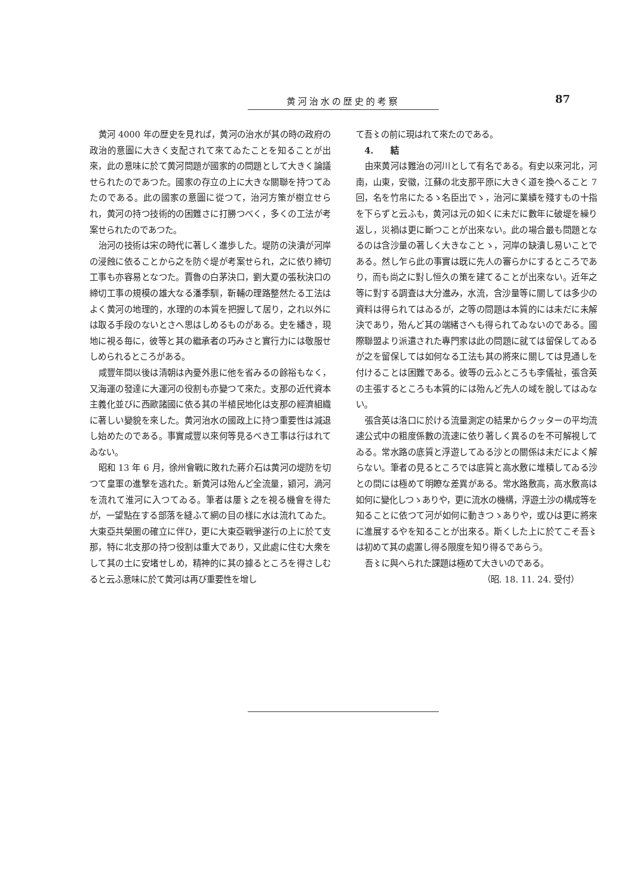黄河治水の歴史的考察 87
黄河 4000 年の歴史を見れば，黄河の治水が其の時の政府の政治的意圖に大きく支配されて來てゐたことを知ることが出來，此の意味に於て黄河問題が國家的の問題として大きく論議せられたのであつた。國家の存立の上に大きな關聯を持つてゐたのである。此の國家の意圖に從つて，治河方策が樹立せられ，黄河の持つ技術的の困難さに打勝つべく，多くの工法が考案せられたのであつた。
治河の技術は宋の時代に著しく進歩した。堤防の決潰が河岸の浸蝕に依ることから之を防ぐ堤が考案せられ，之に依り締切工事も亦容易となつた。賈魯の白茅決口，劉大夏の張秋決口の締切工事の規模の雄大なる潘季馴，靳輔の理路整然たる工法はよく黄河の地理的，水理的の本質を把握して居り，之れ以外には取る手段のないとさへ思はしめるものがある。史を繙き，現地に視る毎に，彼等と其の繼承者の巧みさと實行力には敬服せしめられるところがある。
咸豐年間以後は清朝は內憂外患に他を省みるの餘裕もなく，又海運の發達に大運河の役割も亦變つて來た。支那の近代資本主義化並びに西歐諸國に依る其の半植民地化は支那の經濟組織に著しい變貌を來した。黄河治水の國政上に持つ重要性は減退し始めたのである。事實咸豐以來何等見るべき工事は行はれてゐない。
昭和 13 年 6 月，徐州會戰に敗れた蔣介石は黄河の堤防を切つて皇軍の進撃を逃れた。新黄河は殆んど全流量，潁河，渦河を流れて淮河に入つてゐる。筆者は屢〻之を視る機會を得たが，一望點在する部落を縫ふて網の目の樣に水は流れてゐた。大東亞共榮圏の確立に伴ひ，更に大東亞戰爭遂行の上に於て支那，特に北支那の持つ役割は重大であり，又此處に住む大衆をして其の土に安堵せしめ，精神的に其の據るところを得さしむると云ふ意味に於て黄河は再び重要性を增し
て吾〻の前に現はれて來たのである。
4.　　結
由來黄河は難治の河川として有名である。有史以來河北，河南，山東，安徽，江蘇の北支那平原に大きく道を換へること 7 回，名を竹帛にたるゝ名臣出でゝ，治河に業績を殘すもの十指を下らずと云ふも，黄河は元の如くに未だに數年に破堤を繰り返し，災禍は更に斷つことが出來ない。此の場合最も問題となるのは含沙量の著しく大きなことゝ，河岸の缺潰し易いことである。然し乍ら此の事實は既に先人の審らかにするところであり，而も尚之に對し恒久の策を建てることが出來ない。近年之等に對する調査は大分進み，水流，含沙量等に關しては多少の資料は得られてはゐるが，之等の問題は本質的には未だに未解決であり，殆んど其の端緒さへも得られてゐないのである。國際聯盟より派遣された專門家は此の問題に就ては留保してゐるが之を留保しては如何なる工法も其の將來に關しては見通しを付けることは困難である。彼等の云ふところも李儀祉，張含英の主張するところも本質的には殆んど先人の域を脫してはゐない。
張含英は洛口に於ける流量測定の結果からクッターの平均流速公式中の粗度係數の流速に依り著しく異るのを不可解視してゐる。常水路の底質と浮遊してゐる沙との關係は未だによく解らない。筆者の見るところでは底質と高水敷に堆積してゐる沙との間には極めて明瞭な差異がある。常水路敷高，高水敷高は如何に變化しつゝありや，更に流水の機構，浮遊土沙の構成等を知ることに依つて河が如何に動きつゝありや，或ひは更に將來に進展するやを知ることが出來る。斯くした上に於てこそ吾〻は初めて其の處置し得る限度を知り得るであらう。
吾〻に與へられた課題は極めて大きいのである。
（昭. 18. 11. 24. 受付）